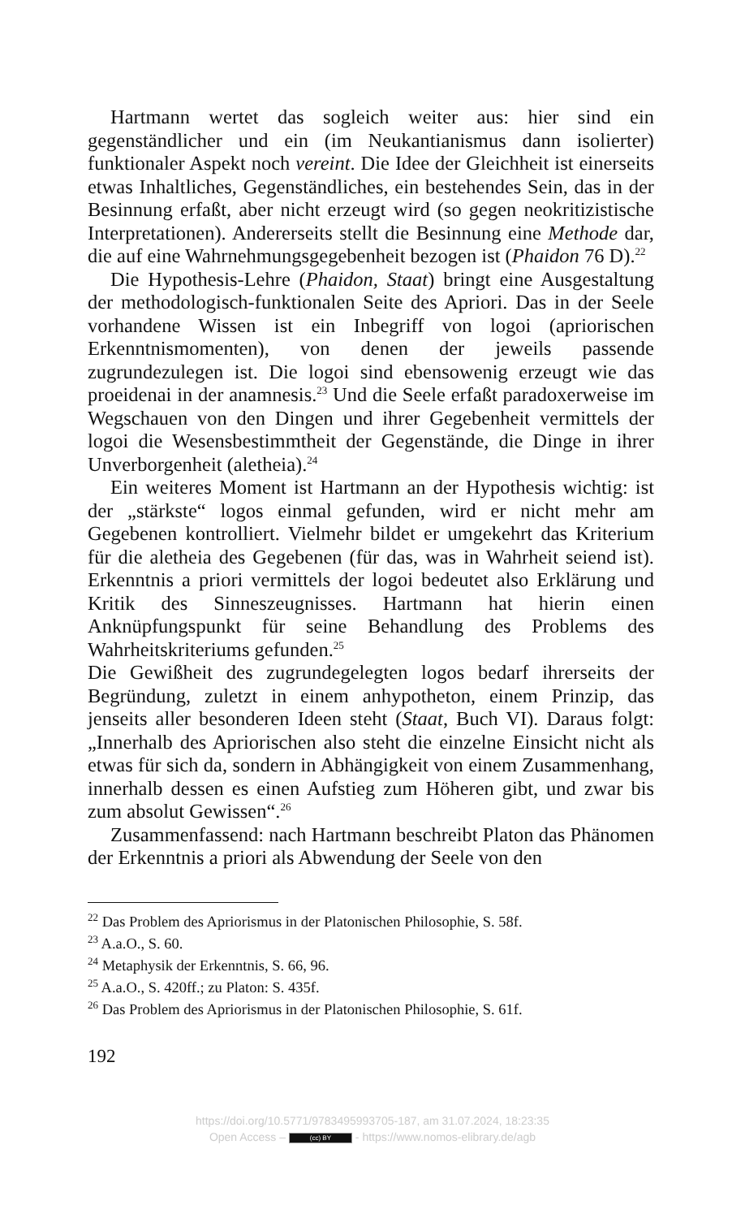Hartmann wertet das sogleich weiter aus: hier sind ein gegenständlicher und ein (im Neukantianismus dann isolierter) funktionaler Aspekt noch vereint. Die Idee der Gleichheit ist einerseits etwas Inhaltliches, Gegenständliches, ein bestehendes Sein, das in der Besinnung erfaßt, aber nicht erzeugt wird (so gegen neokritizistische Interpretationen). Andererseits stellt die Besinnung eine Methode dar, die auf eine Wahrnehmungsgegebenheit bezogen ist (Phaidon 76 D).<sup>22</sup>
Die Hypothesis-Lehre (Phaidon, Staat) bringt eine Ausgestaltung der methodologisch-funktionalen Seite des Apriori. Das in der Seele vorhandene Wissen ist ein Inbegriff von logoi (apriorischen Erkenntnismomenten), von denen der jeweils passende zugrundezulegen ist. Die logoi sind ebensowenig erzeugt wie das proeidenai in der anamnesis.<sup>23</sup> Und die Seele erfaßt paradoxerweise im Wegschauen von den Dingen und ihrer Gegebenheit vermittels der logoi die Wesensbestimmtheit der Gegenstände, die Dinge in ihrer Unverborgenheit (aletheia).<sup>24</sup>
Ein weiteres Moment ist Hartmann an der Hypothesis wichtig: ist der „stärkste“ logos einmal gefunden, wird er nicht mehr am Gegebenen kontrolliert. Vielmehr bildet er umgekehrt das Kriterium für die aletheia des Gegebenen (für das, was in Wahrheit seiend ist). Erkenntnis a priori vermittels der logoi bedeutet also Erklärung und Kritik des Sinneszeugnisses. Hartmann hat hierin einen Anknüpfungspunkt für seine Behandlung des Problems des Wahrheitskriteriums gefunden.<sup>25</sup>
Die Gewißheit des zugrundegelegten logos bedarf ihrerseits der Begründung, zuletzt in einem anhypotheton, einem Prinzip, das jenseits aller besonderen Ideen steht (Staat, Buch VI). Daraus folgt: „Innerhalb des Apriorischen also steht die einzelne Einsicht nicht als etwas für sich da, sondern in Abhängigkeit von einem Zusammenhang, innerhalb dessen es einen Aufstieg zum Höheren gibt, und zwar bis zum absolut Gewissen“.<sup>26</sup>
Zusammenfassend: nach Hartmann beschreibt Platon das Phänomen der Erkenntnis a priori als Abwendung der Seele von den
<sup>22</sup> Das Problem des Apriorismus in der Platonischen Philosophie, S. 58f.
<sup>23</sup> A.a.O., S. 60.
<sup>24</sup> Metaphysik der Erkenntnis, S. 66, 96.
<sup>25</sup> A.a.O., S. 420ff.; zu Platon: S. 435f.
<sup>26</sup> Das Problem des Apriorismus in der Platonischen Philosophie, S. 61f.
192
https://doi.org/10.5771/9783495993705-187, am 31.07.2024, 18:23:35
Open Access – (cc) BY - https://www.nomos-elibrary.de/agb